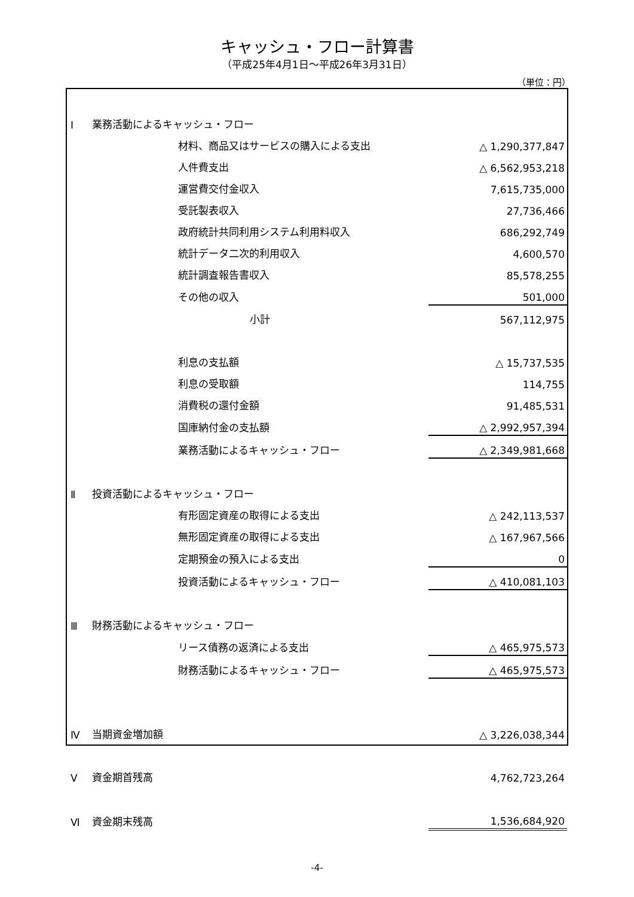キャッシュ・フロー計算書
（平成25年4月1日～平成26年3月31日）
（単位：円）
| Ⅰ | 業務活動によるキャッシュ・フロー | |
| | 材料、商品又はサービスの購入による支出 | △ 1,290,377,847 |
| | 人件費支出 | △ 6,562,953,218 |
| | 運営費交付金収入 | 7,615,735,000 |
| | 受託製表収入 | 27,736,466 |
| | 政府統計共同利用システム利用料収入 | 686,292,749 |
| | 統計データ二次的利用収入 | 4,600,570 |
| | 統計調査報告書収入 | 85,578,255 |
| | その他の収入 | 501,000 |
| | 小計 | 567,112,975 |
| | 利息の支払額 | △ 15,737,535 |
| | 利息の受取額 | 114,755 |
| | 消費税の還付金額 | 91,485,531 |
| | 国庫納付金の支払額 | △ 2,992,957,394 |
| | 業務活動によるキャッシュ・フロー | △ 2,349,981,668 |
| Ⅱ | 投資活動によるキャッシュ・フロー | |
| | 有形固定資産の取得による支出 | △ 242,113,537 |
| | 無形固定資産の取得による支出 | △ 167,967,566 |
| | 定期預金の預入による支出 | 0 |
| | 投資活動によるキャッシュ・フロー | △ 410,081,103 |
| Ⅲ | 財務活動によるキャッシュ・フロー | |
| | リース債務の返済による支出 | △ 465,975,573 |
| | 財務活動によるキャッシュ・フロー | △ 465,975,573 |
| Ⅳ | 当期資金増加額 | △ 3,226,038,344 |
| Ⅴ | 資金期首残高 | 4,762,723,264 |
| Ⅵ | 資金期末残高 | 1,536,684,920 |
-4-